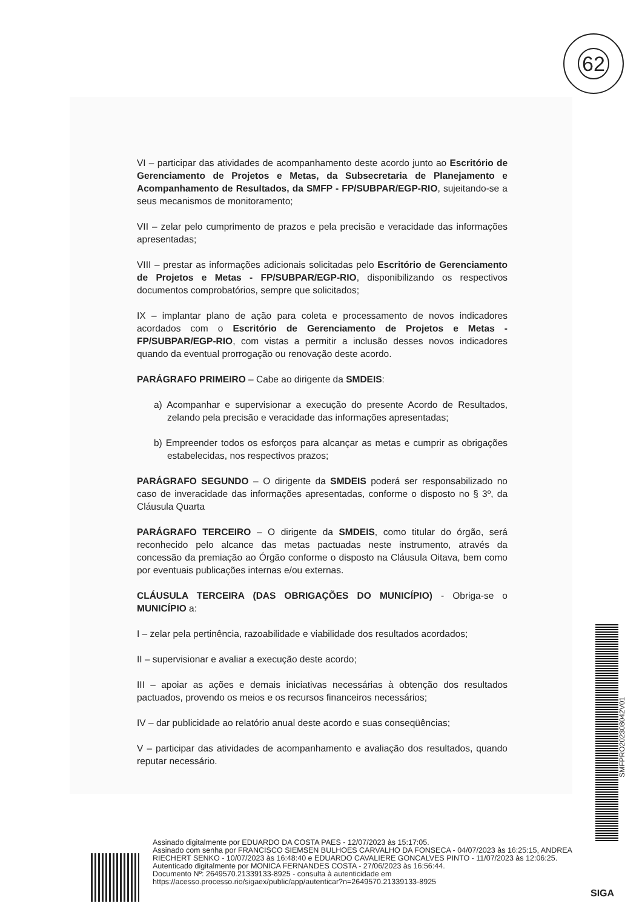62
VI – participar das atividades de acompanhamento deste acordo junto ao Escritório de Gerenciamento de Projetos e Metas, da Subsecretaria de Planejamento e Acompanhamento de Resultados, da SMFP - FP/SUBPAR/EGP-RIO, sujeitando-se a seus mecanismos de monitoramento;
VII – zelar pelo cumprimento de prazos e pela precisão e veracidade das informações apresentadas;
VIII – prestar as informações adicionais solicitadas pelo Escritório de Gerenciamento de Projetos e Metas - FP/SUBPAR/EGP-RIO, disponibilizando os respectivos documentos comprobatórios, sempre que solicitados;
IX – implantar plano de ação para coleta e processamento de novos indicadores acordados com o Escritório de Gerenciamento de Projetos e Metas - FP/SUBPAR/EGP-RIO, com vistas a permitir a inclusão desses novos indicadores quando da eventual prorrogação ou renovação deste acordo.
PARÁGRAFO PRIMEIRO – Cabe ao dirigente da SMDEIS:
a) Acompanhar e supervisionar a execução do presente Acordo de Resultados, zelando pela precisão e veracidade das informações apresentadas;
b) Empreender todos os esforços para alcançar as metas e cumprir as obrigações estabelecidas, nos respectivos prazos;
PARÁGRAFO SEGUNDO – O dirigente da SMDEIS poderá ser responsabilizado no caso de inveracidade das informações apresentadas, conforme o disposto no § 3º, da Cláusula Quarta
PARÁGRAFO TERCEIRO – O dirigente da SMDEIS, como titular do órgão, será reconhecido pelo alcance das metas pactuadas neste instrumento, através da concessão da premiação ao Órgão conforme o disposto na Cláusula Oitava, bem como por eventuais publicações internas e/ou externas.
CLÁUSULA TERCEIRA (DAS OBRIGAÇÕES DO MUNICÍPIO) - Obriga-se o MUNICÍPIO a:
I – zelar pela pertinência, razoabilidade e viabilidade dos resultados acordados;
II – supervisionar e avaliar a execução deste acordo;
III – apoiar as ações e demais iniciativas necessárias à obtenção dos resultados pactuados, provendo os meios e os recursos financeiros necessários;
IV – dar publicidade ao relatório anual deste acordo e suas conseqüências;
V – participar das atividades de acompanhamento e avaliação dos resultados, quando reputar necessário.
SMFPRO202308042V01
Assinado digitalmente por EDUARDO DA COSTA PAES - 12/07/2023 às 15:17:05.
Assinado com senha por FRANCISCO SIEMSEN BULHOES CARVALHO DA FONSECA - 04/07/2023 às 16:25:15, ANDREA RIECHERT SENKO - 10/07/2023 às 16:48:40 e EDUARDO CAVALIERE GONCALVES PINTO - 11/07/2023 às 12:06:25.
Autenticado digitalmente por MONICA FERNANDES COSTA - 27/06/2023 às 16:56:44.
Documento Nº: 2649570.21339133-8925 - consulta à autenticidade em
https://acesso.processo.rio/sigaex/public/app/autenticar?n=2649570.21339133-8925
SIGA